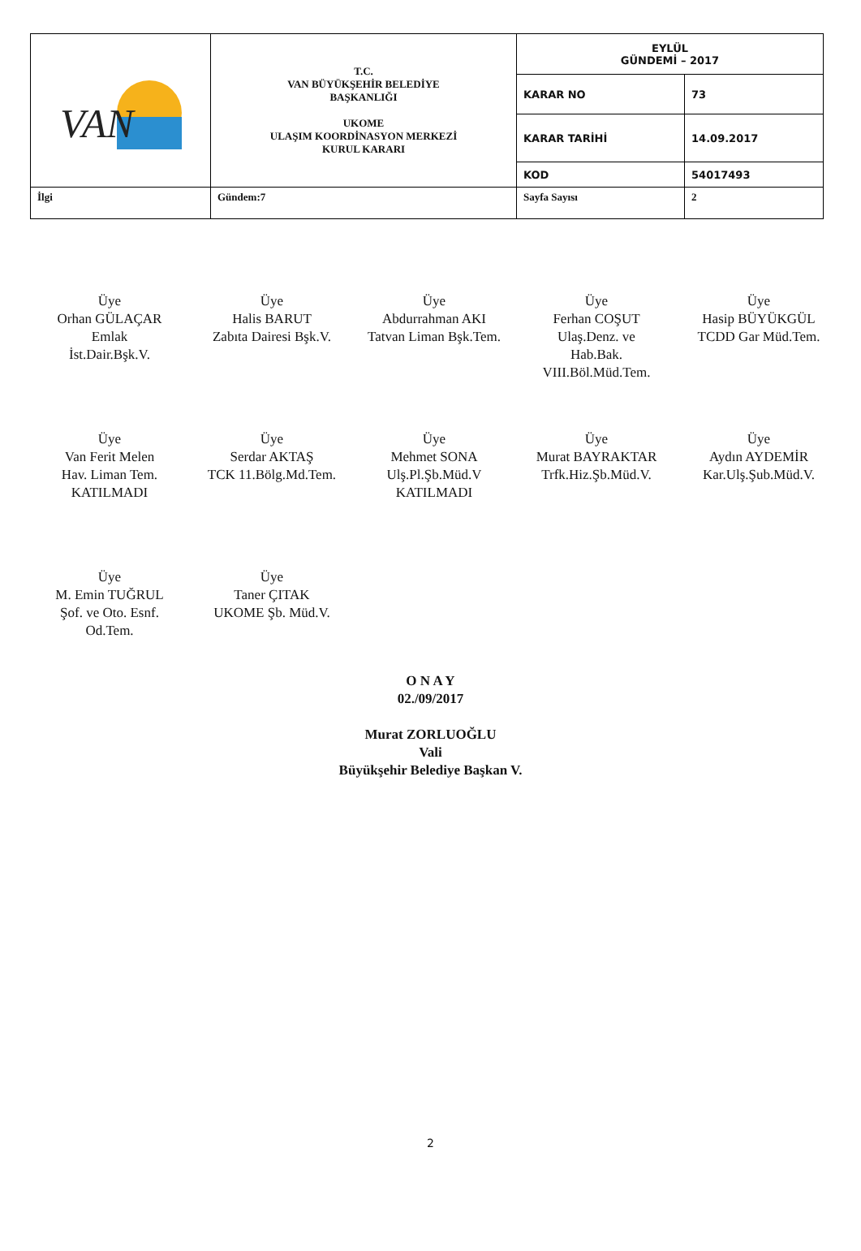| VAN | T.C. VAN BÜYÜKŞEHİR BELEDİYE BAŞKANLIĞI UKOME ULAŞIM KOORDİNASYON MERKEZİ KURUL KARARI | EYLÜL GÜNDEMİ – 2017 | |
| | | KARAR NO | 73 |
| | | KARAR TARİHİ | 14.09.2017 |
| | | KOD | 54017493 |
| İlgi | Gündem:7 | Sayfa Sayısı | 2 |
Üye
Orhan GÜLAÇAR
Emlak
İst.Dair.Bşk.V.
Üye
Halis BARUT
Zabıta Dairesi Bşk.V.
Üye
Abdurrahman AKI
Tatvan Liman Bşk.Tem.
Üye
Ferhan COŞUT
Ulaş.Denz. ve
Hab.Bak.
VIII.Böl.Müd.Tem.
Üye
Hasip BÜYÜKGÜL
TCDD Gar Müd.Tem.
Üye
Van Ferit Melen
Hav. Liman Tem.
KATILMADI
Üye
Serdar AKTAŞ
TCK 11.Bölg.Md.Tem.
Üye
Mehmet SONA
Ulş.Pl.Şb.Müd.V
KATILMADI
Üye
Murat BAYRAKTAR
Trfk.Hiz.Şb.Müd.V.
Üye
Aydın AYDEMİR
Kar.Ulş.Şub.Müd.V.
Üye
M. Emin TUĞRUL
Şof. ve Oto. Esnf.
Od.Tem.
Üye
Taner ÇITAK
UKOME Şb. Müd.V.
O N A Y
02./09/2017
Murat ZORLUOĞLU
Vali
Büyükşehir Belediye Başkan V.
2